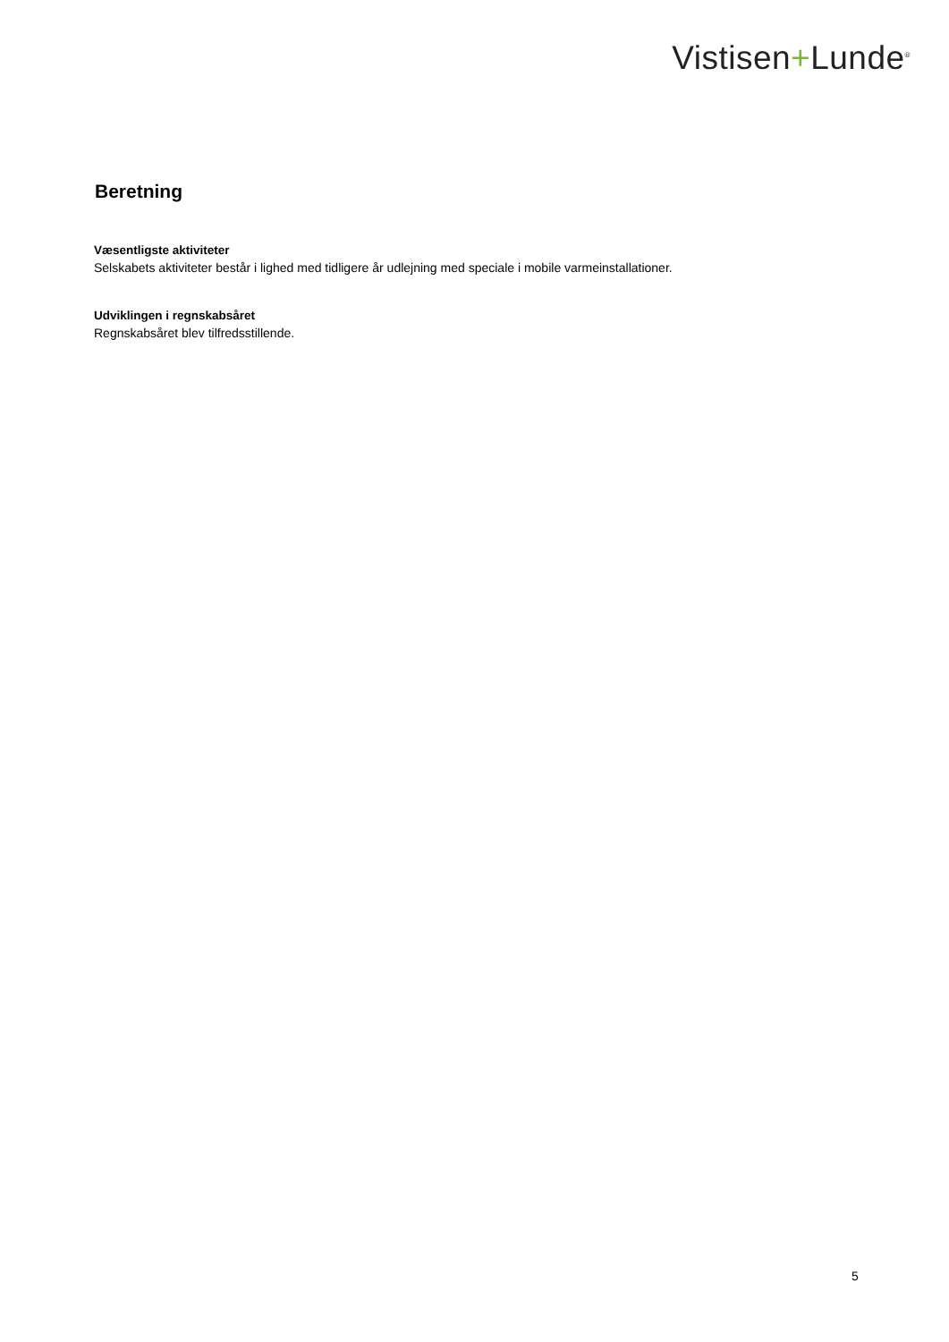Vistisen+Lunde<sup>®</sup>
Beretning
Væsentligste aktiviteter
Selskabets aktiviteter består i lighed med tidligere år udlejning med speciale i mobile varmeinstallationer.
Udviklingen i regnskabsåret
Regnskabsåret blev tilfredsstillende.
5